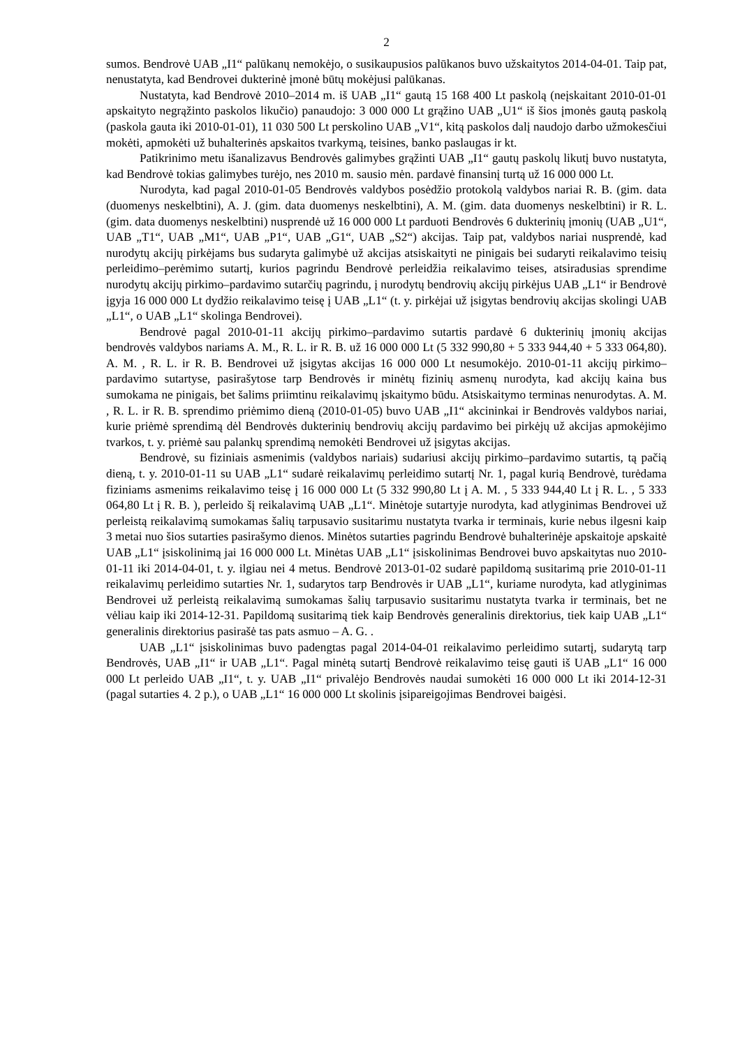2
sumos. Bendrovė UAB „I1“ palūkanų nemokėjo, o susikaupusios palūkanos buvo užskaitytos 2014-04-01. Taip pat, nenustatyta, kad Bendrovei dukterinė įmonė būtų mokėjusi palūkanas.
Nustatyta, kad Bendrovė 2010–2014 m. iš UAB „I1“ gautą 15 168 400 Lt paskolą (neįskaitant 2010-01-01 apskaityto negrąžinto paskolos likučio) panaudojo: 3 000 000 Lt grąžino UAB „U1“ iš šios įmonės gautą paskolą (paskola gauta iki 2010-01-01), 11 030 500 Lt perskolino UAB „V1“, kitą paskolos dalį naudojo darbo užmokesčiui mokėti, apmokėti už buhalterinės apskaitos tvarkymą, teisines, banko paslaugas ir kt.
Patikrinimo metu išanalizavus Bendrovės galimybes grąžinti UAB „I1“ gautų paskolų likutį buvo nustatyta, kad Bendrovė tokias galimybes turėjo, nes 2010 m. sausio mėn. pardavė finansinį turtą už 16 000 000 Lt.
Nurodyta, kad pagal 2010-01-05 Bendrovės valdybos posėdžio protokolą valdybos nariai R. B. (gim. data (duomenys neskelbtini), A. J. (gim. data duomenys neskelbtini), A. M. (gim. data duomenys neskelbtini) ir R. L. (gim. data duomenys neskelbtini) nusprendė už 16 000 000 Lt parduoti Bendrovės 6 dukterinių įmonių (UAB „U1“, UAB „T1“, UAB „M1“, UAB „P1“, UAB „G1“, UAB „S2“) akcijas. Taip pat, valdybos nariai nusprendė, kad nurodytų akcijų pirkėjams bus sudaryta galimybė už akcijas atsiskaityti ne pinigais bei sudaryti reikalavimo teisių perleidimo–perėmimo sutartį, kurios pagrindu Bendrovė perleidžia reikalavimo teises, atsiradusias sprendime nurodytų akcijų pirkimo–pardavimo sutarčių pagrindu, į nurodytų bendrovių akcijų pirkėjus UAB „L1“ ir Bendrovė įgyja 16 000 000 Lt dydžio reikalavimo teisę į UAB „L1“ (t. y. pirkėjai už įsigytas bendrovių akcijas skolingi UAB „L1“, o UAB „L1“ skolinga Bendrovei).
Bendrovė pagal 2010-01-11 akcijų pirkimo–pardavimo sutartis pardavė 6 dukterinių įmonių akcijas bendrovės valdybos nariams A. M., R. L. ir R. B. už 16 000 000 Lt (5 332 990,80 + 5 333 944,40 + 5 333 064,80). A. M. , R. L. ir R. B. Bendrovei už įsigytas akcijas 16 000 000 Lt nesumokėjo. 2010-01-11 akcijų pirkimo–pardavimo sutartyse, pasirašytose tarp Bendrovės ir minėtų fizinių asmenų nurodyta, kad akcijų kaina bus sumokama ne pinigais, bet šalims priimtinu reikalavimų įskaitymo būdu. Atsiskaitymo terminas nenurodytas. A. M. , R. L. ir R. B. sprendimo priėmimo dieną (2010-01-05) buvo UAB „I1“ akcininkai ir Bendrovės valdybos nariai, kurie priėmė sprendimą dėl Bendrovės dukterinių bendrovių akcijų pardavimo bei pirkėjų už akcijas apmokėjimo tvarkos, t. y. priėmė sau palankų sprendimą nemokėti Bendrovei už įsigytas akcijas.
Bendrovė, su fiziniais asmenimis (valdybos nariais) sudariusi akcijų pirkimo–pardavimo sutartis, tą pačią dieną, t. y. 2010-01-11 su UAB „L1“ sudarė reikalavimų perleidimo sutartį Nr. 1, pagal kurią Bendrovė, turėdama fiziniams asmenims reikalavimo teisę į 16 000 000 Lt (5 332 990,80 Lt į A. M. , 5 333 944,40 Lt į R. L. , 5 333 064,80 Lt į R. B. ), perleido šį reikalavimą UAB „L1“. Minėtoje sutartyje nurodyta, kad atlyginimas Bendrovei už perleistą reikalavimą sumokamas šalių tarpusavio susitarimu nustatyta tvarka ir terminais, kurie nebus ilgesni kaip 3 metai nuo šios sutarties pasirašymo dienos. Minėtos sutarties pagrindu Bendrovė buhalterinėje apskaitoje apskaitė UAB „L1“ įsiskolinimą jai 16 000 000 Lt. Minėtas UAB „L1“ įsiskolinimas Bendrovei buvo apskaitytas nuo 2010-01-11 iki 2014-04-01, t. y. ilgiau nei 4 metus. Bendrovė 2013-01-02 sudarė papildomą susitarimą prie 2010-01-11 reikalavimų perleidimo sutarties Nr. 1, sudarytos tarp Bendrovės ir UAB „L1“, kuriame nurodyta, kad atlyginimas Bendrovei už perleistą reikalavimą sumokamas šalių tarpusavio susitarimu nustatyta tvarka ir terminais, bet ne vėliau kaip iki 2014-12-31. Papildomą susitarimą tiek kaip Bendrovės generalinis direktorius, tiek kaip UAB „L1“ generalinis direktorius pasirašė tas pats asmuo – A. G. .
UAB „L1“ įsiskolinimas buvo padengtas pagal 2014-04-01 reikalavimo perleidimo sutartį, sudarytą tarp Bendrovės, UAB „I1“ ir UAB „L1“. Pagal minėtą sutartį Bendrovė reikalavimo teisę gauti iš UAB „L1“ 16 000 000 Lt perleido UAB „I1“, t. y. UAB „I1“ privalėjo Bendrovės naudai sumokėti 16 000 000 Lt iki 2014-12-31 (pagal sutarties 4. 2 p.), o UAB „L1“ 16 000 000 Lt skolinis įsipareigojimas Bendrovei baigėsi.